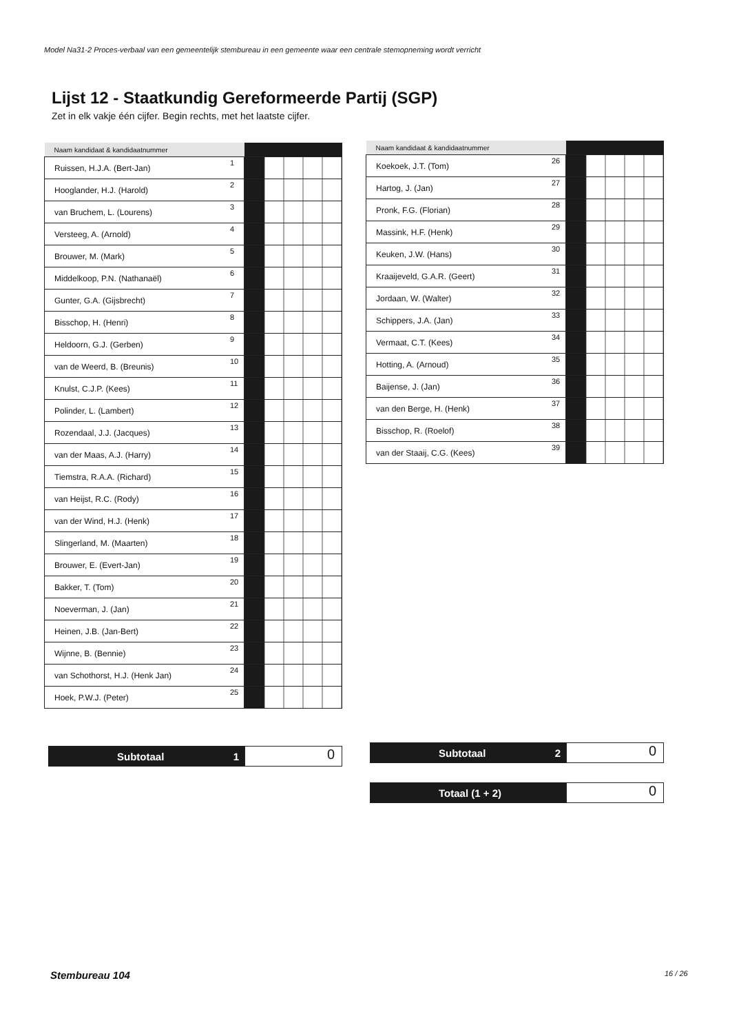Model Na31-2 Proces-verbaal van een gemeentelijk stembureau in een gemeente waar een centrale stemopneming wordt verricht
Lijst 12 - Staatkundig Gereformeerde Partij (SGP)
Zet in elk vakje één cijfer. Begin rechts, met het laatste cijfer.
| Naam kandidaat & kandidaatnummer | | | |
| --- | --- | --- | --- |
| Ruissen, H.J.A. (Bert-Jan) | 1 | | |
| Hooglander, H.J. (Harold) | 2 | | |
| van Bruchem, L. (Lourens) | 3 | | |
| Versteeg, A. (Arnold) | 4 | | |
| Brouwer, M. (Mark) | 5 | | |
| Middelkoop, P.N. (Nathanaël) | 6 | | |
| Gunter, G.A. (Gijsbrecht) | 7 | | |
| Bisschop, H. (Henri) | 8 | | |
| Heldoorn, G.J. (Gerben) | 9 | | |
| van de Weerd, B. (Breunis) | 10 | | |
| Knulst, C.J.P. (Kees) | 11 | | |
| Polinder, L. (Lambert) | 12 | | |
| Rozendaal, J.J. (Jacques) | 13 | | |
| van der Maas, A.J. (Harry) | 14 | | |
| Tiemstra, R.A.A. (Richard) | 15 | | |
| van Heijst, R.C. (Rody) | 16 | | |
| van der Wind, H.J. (Henk) | 17 | | |
| Slingerland, M. (Maarten) | 18 | | |
| Brouwer, E. (Evert-Jan) | 19 | | |
| Bakker, T. (Tom) | 20 | | |
| Noeverman, J. (Jan) | 21 | | |
| Heinen, J.B. (Jan-Bert) | 22 | | |
| Wijnne, B. (Bennie) | 23 | | |
| van Schothorst, H.J. (Henk Jan) | 24 | | |
| Hoek, P.W.J. (Peter) | 25 | | |
| Naam kandidaat & kandidaatnummer | | | |
| --- | --- | --- | --- |
| Koekoek, J.T. (Tom) | 26 | | |
| Hartog, J. (Jan) | 27 | | |
| Pronk, F.G. (Florian) | 28 | | |
| Massink, H.F. (Henk) | 29 | | |
| Keuken, J.W. (Hans) | 30 | | |
| Kraaijeveld, G.A.R. (Geert) | 31 | | |
| Jordaan, W. (Walter) | 32 | | |
| Schippers, J.A. (Jan) | 33 | | |
| Vermaat, C.T. (Kees) | 34 | | |
| Hotting, A. (Arnoud) | 35 | | |
| Baijense, J. (Jan) | 36 | | |
| van den Berge, H. (Henk) | 37 | | |
| Bisschop, R. (Roelof) | 38 | | |
| van der Staaij, C.G. (Kees) | 39 | | |
Subtotaal 1
0
Subtotaal 2
0
Totaal (1 + 2)
0
Stembureau 104 16 / 26